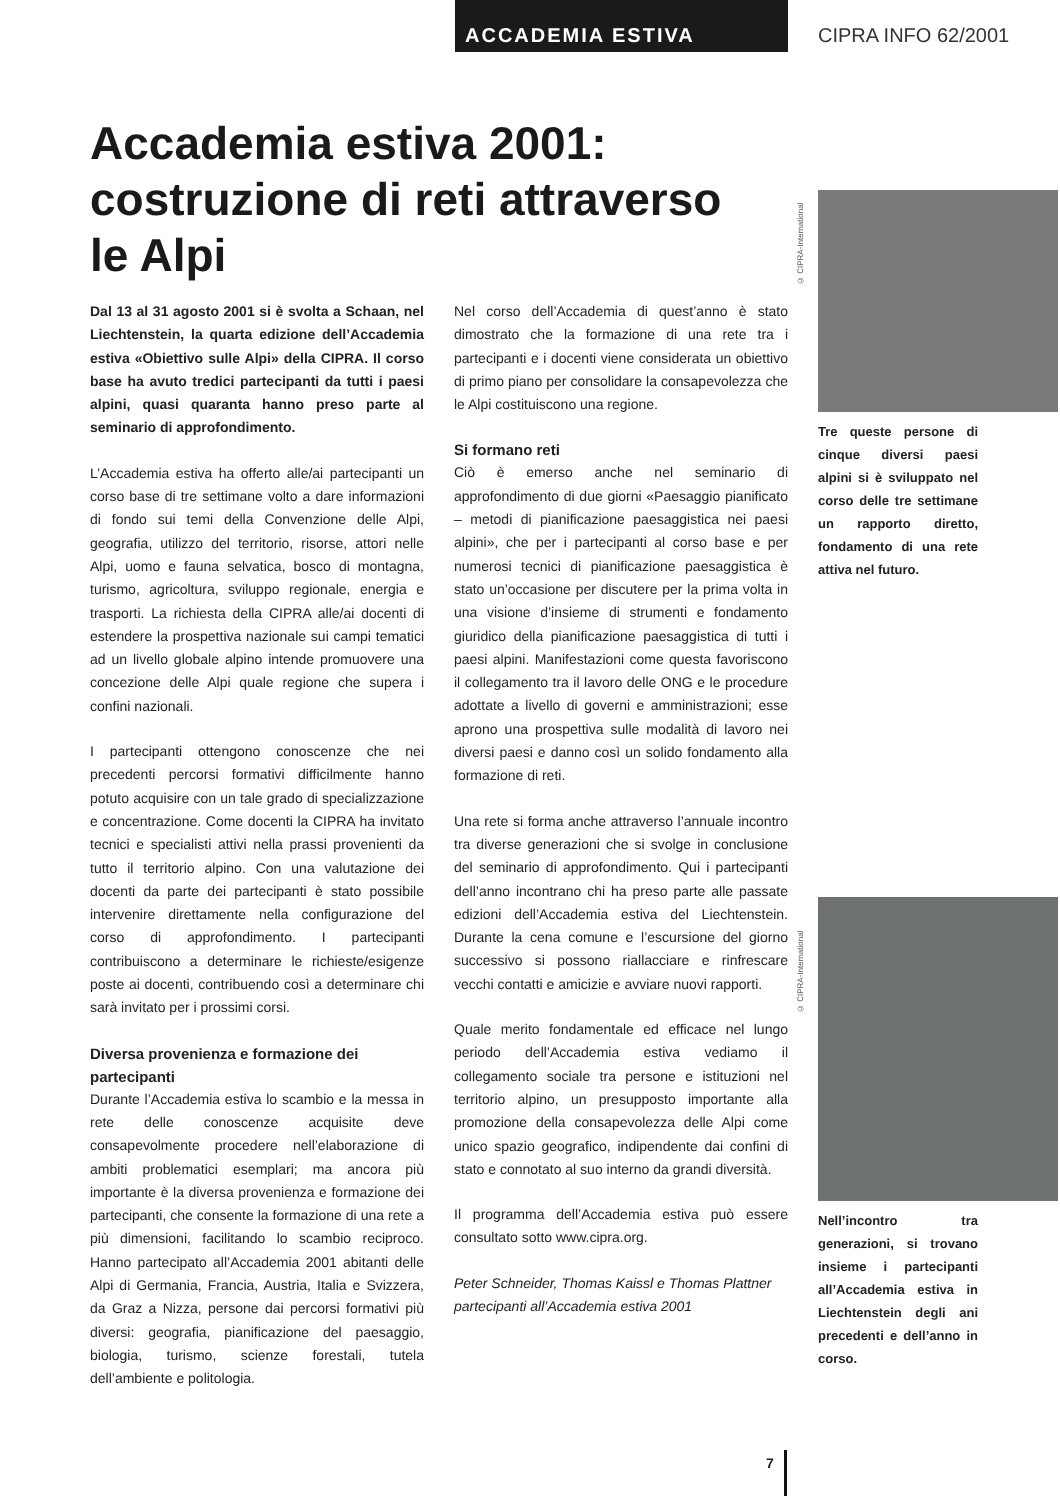ACCADEMIA ESTIVA CIPRA INFO 62/2001
Accademia estiva 2001:
costruzione di reti attraverso
le Alpi
Dal 13 al 31 agosto 2001 si è svolta a Schaan, nel Liechtenstein, la quarta edizione dell’Accademia estiva «Obiettivo sulle Alpi» della CIPRA. Il corso base ha avuto tredici partecipanti da tutti i paesi alpini, quasi quaranta hanno preso parte al seminario di approfondimento.
L’Accademia estiva ha offerto alle/ai partecipanti un corso base di tre settimane volto a dare informazioni di fondo sui temi della Convenzione delle Alpi, geografia, utilizzo del territorio, risorse, attori nelle Alpi, uomo e fauna selvatica, bosco di montagna, turismo, agricoltura, sviluppo regionale, energia e trasporti. La richiesta della CIPRA alle/ai docenti di estendere la prospettiva nazionale sui campi tematici ad un livello globale alpino intende promuovere una concezione delle Alpi quale regione che supera i confini nazionali.
I partecipanti ottengono conoscenze che nei precedenti percorsi formativi difficilmente hanno potuto acquisire con un tale grado di specializzazione e concentrazione. Come docenti la CIPRA ha invitato tecnici e specialisti attivi nella prassi provenienti da tutto il territorio alpino. Con una valutazione dei docenti da parte dei partecipanti è stato possibile intervenire direttamente nella configurazione del corso di approfondimento. I partecipanti contribuiscono a determinare le richieste/esigenze poste ai docenti, contribuendo così a determinare chi sarà invitato per i prossimi corsi.
Diversa provenienza e formazione dei partecipanti
Durante l’Accademia estiva lo scambio e la messa in rete delle conoscenze acquisite deve consapevolmente procedere nell’elaborazione di ambiti problematici esemplari; ma ancora più importante è la diversa provenienza e formazione dei partecipanti, che consente la formazione di una rete a più dimensioni, facilitando lo scambio reciproco. Hanno partecipato all’Accademia 2001 abitanti delle Alpi di Germania, Francia, Austria, Italia e Svizzera, da Graz a Nizza, persone dai percorsi formativi più diversi: geografia, pianificazione del paesaggio, biologia, turismo, scienze forestali, tutela dell’ambiente e politologia.
Nel corso dell’Accademia di quest’anno è stato dimostrato che la formazione di una rete tra i partecipanti e i docenti viene considerata un obiettivo di primo piano per consolidare la consapevolezza che le Alpi costituiscono una regione.
Si formano reti
Ciò è emerso anche nel seminario di approfondimento di due giorni «Paesaggio pianificato – metodi di pianificazione paesaggistica nei paesi alpini», che per i partecipanti al corso base e per numerosi tecnici di pianificazione paesaggistica è stato un’occasione per discutere per la prima volta in una visione d’insieme di strumenti e fondamento giuridico della pianificazione paesaggistica di tutti i paesi alpini. Manifestazioni come questa favoriscono il collegamento tra il lavoro delle ONG e le procedure adottate a livello di governi e amministrazioni; esse aprono una prospettiva sulle modalità di lavoro nei diversi paesi e danno così un solido fondamento alla formazione di reti.
Una rete si forma anche attraverso l’annuale incontro tra diverse generazioni che si svolge in conclusione del seminario di approfondimento. Qui i partecipanti dell’anno incontrano chi ha preso parte alle passate edizioni dell’Accademia estiva del Liechtenstein. Durante la cena comune e l’escursione del giorno successivo si possono riallacciare e rinfrescare vecchi contatti e amicizie e avviare nuovi rapporti.
Quale merito fondamentale ed efficace nel lungo periodo dell’Accademia estiva vediamo il collegamento sociale tra persone e istituzioni nel territorio alpino, un presupposto importante alla promozione della consapevolezza delle Alpi come unico spazio geografico, indipendente dai confini di stato e connotato al suo interno da grandi diversità.
Il programma dell’Accademia estiva può essere consultato sotto www.cipra.org.
Peter Schneider, Thomas Kaissl e Thomas Plattner
partecipanti all’Accademia estiva 2001
© CIPRA-International
© CIPRA-International
Tre queste persone di cinque diversi paesi alpini si è sviluppato nel corso delle tre settimane un rapporto diretto, fondamento di una rete attiva nel futuro.
Nell’incontro tra generazioni, si trovano insieme i partecipanti all’Accademia estiva in Liechtenstein degli ani precedenti e dell’anno in corso.
7